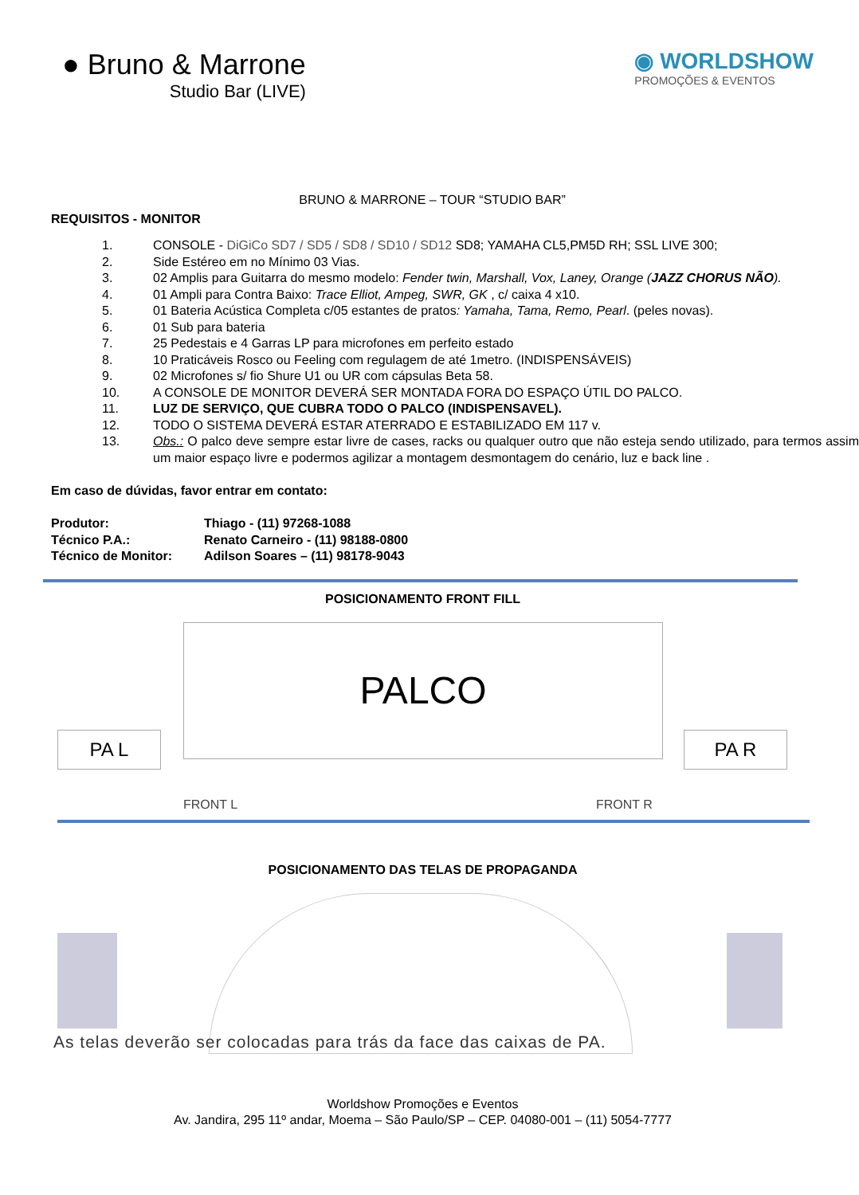● Bruno & Marrone
Studio Bar (LIVE)
◉ WORLDSHOW
PROMOÇÕES & EVENTOS
BRUNO & MARRONE – TOUR “STUDIO BAR”
REQUISITOS - MONITOR
1. CONSOLE - DiGiCo SD7 / SD5 / SD8 / SD10 / SD12 SD8; YAMAHA CL5,PM5D RH; SSL LIVE 300;
2. Side Estéreo em no Mínimo 03 Vias.
3. 02 Amplis para Guitarra do mesmo modelo: Fender twin, Marshall, Vox, Laney, Orange (JAZZ CHORUS NÃO).
4. 01 Ampli para Contra Baixo: Trace Elliot, Ampeg, SWR, GK , c/ caixa 4 x10.
5. 01 Bateria Acústica Completa c/05 estantes de pratos: Yamaha, Tama, Remo, Pearl. (peles novas).
6. 01 Sub para bateria
7. 25 Pedestais e 4 Garras LP para microfones em perfeito estado
8. 10 Praticáveis Rosco ou Feeling com regulagem de até 1metro. (INDISPENSÁVEIS)
9. 02 Microfones s/ fio Shure U1 ou UR com cápsulas Beta 58.
10. A CONSOLE DE MONITOR DEVERÁ SER MONTADA FORA DO ESPAÇO ÚTIL DO PALCO.
11. LUZ DE SERVIÇO, QUE CUBRA TODO O PALCO (INDISPENSAVEL).
12. TODO O SISTEMA DEVERÁ ESTAR ATERRADO E ESTABILIZADO EM 117 v.
13. Obs.: O palco deve sempre estar livre de cases, racks ou qualquer outro que não esteja sendo utilizado, para termos assim um maior espaço livre e podermos agilizar a montagem desmontagem do cenário, luz e back line .
Em caso de dúvidas, favor entrar em contato:
Produtor: Thiago - (11) 97268-1088
Técnico P.A.: Renato Carneiro - (11) 98188-0800
Técnico de Monitor: Adilson Soares – (11) 98178-9043
POSICIONAMENTO FRONT FILL
PALCO
PA L PA R
FRONT L FRONT R
POSICIONAMENTO DAS TELAS DE PROPAGANDA
As telas deverão ser colocadas para trás da face das caixas de PA.
Worldshow Promoções e Eventos
Av. Jandira, 295 11º andar, Moema – São Paulo/SP – CEP. 04080-001 – (11) 5054-7777